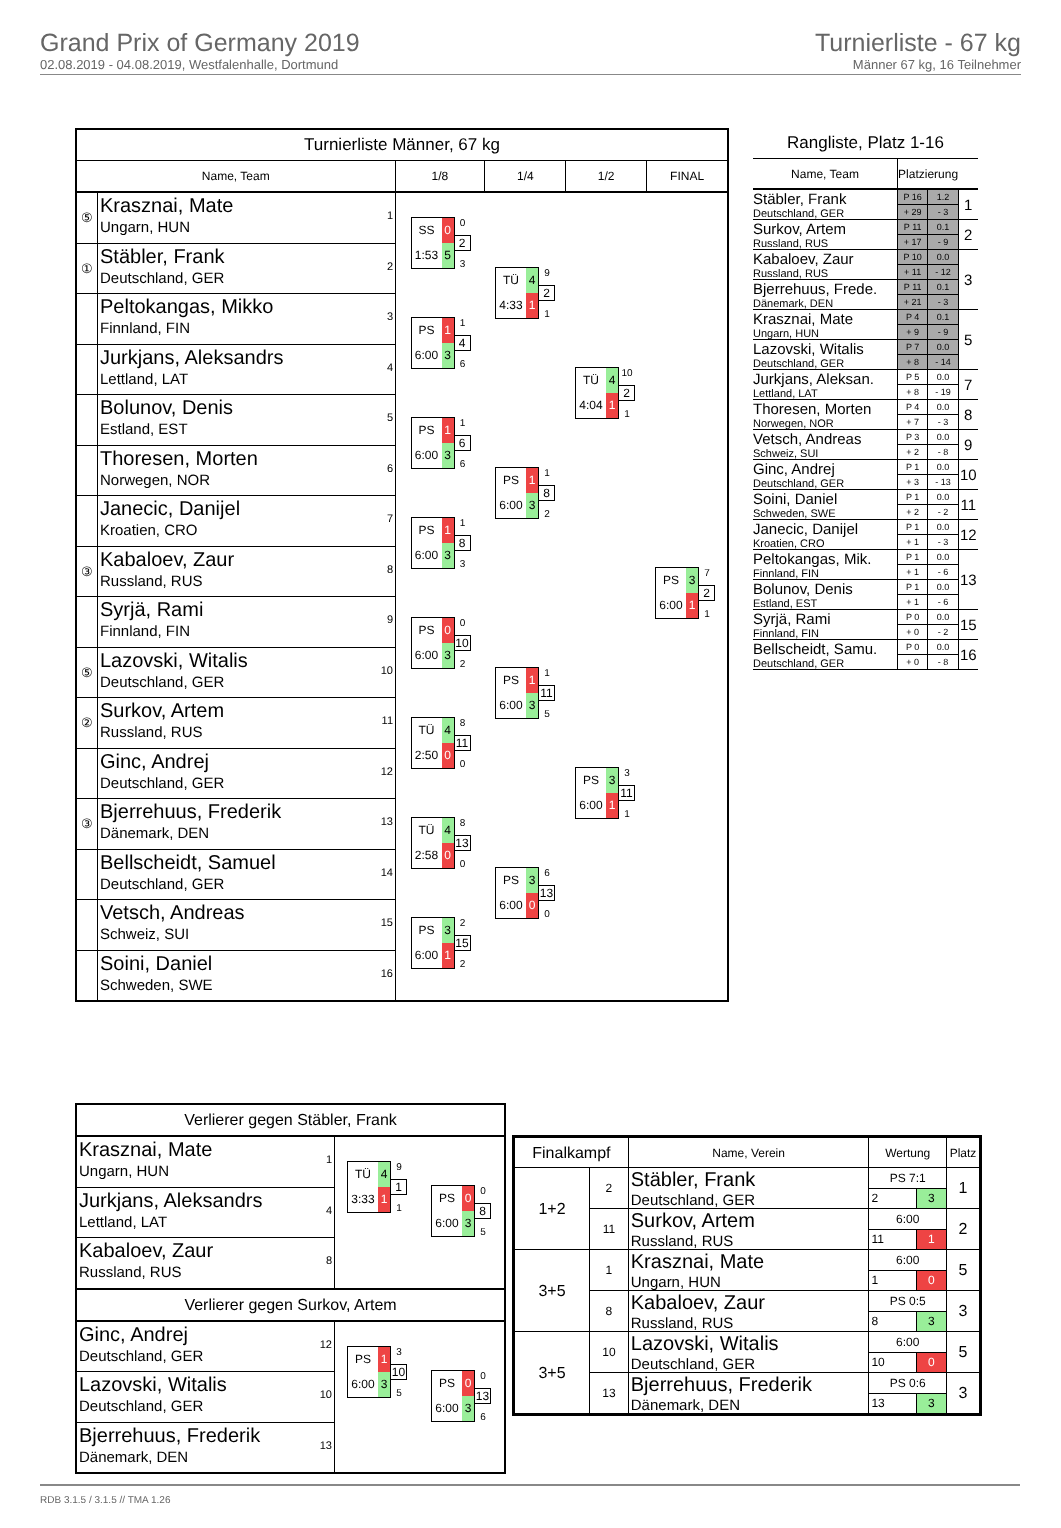Grand Prix of Germany 2019
02.08.2019 - 04.08.2019, Westfalenhalle, Dortmund
Turnierliste - 67 kg
Männer 67 kg, 16 Teilnehmer
Turnierliste Männer, 67 kg
Name, Team 1/8 1/4 1/2 FINAL
⑤
Krasznai, Mate
Ungarn, HUN
1
①
Stäbler, Frank
Deutschland, GER
2
Peltokangas, Mikko
Finnland, FIN
3
Jurkjans, Aleksandrs
Lettland, LAT
4
Bolunov, Denis
Estland, EST
5
Thoresen, Morten
Norwegen, NOR
6
Janecic, Danijel
Kroatien, CRO
7
③
Kabaloev, Zaur
Russland, RUS
8
Syrjä, Rami
Finnland, FIN
9
⑤
Lazovski, Witalis
Deutschland, GER
10
②
Surkov, Artem
Russland, RUS
11
Ginc, Andrej
Deutschland, GER
12
③
Bjerrehuus, Frederik
Dänemark, DEN
13
Bellscheidt, Samuel
Deutschland, GER
14
Vetsch, Andreas
Schweiz, SUI
15
Soini, Daniel
Schweden, SWE
16
SS 0 1:53 5
0
2
3
PS 1 6:00 3
1
4
6
PS 1 6:00 3
1
6
6
PS 1 6:00 3
1
8
3
PS 0 6:00 3
0
10
2
TÜ 4 2:50 0
8
11
0
TÜ 4 2:58 0
8
13
0
PS 3 6:00 1
2
15
2
TÜ 4 4:33 1
9
2
1
PS 1 6:00 3
1
8
2
PS 1 6:00 3
1
11
5
PS 3 6:00 0
6
13
0
TÜ 4 4:04 1
10
2
1
PS 3 6:00 1
3
11
1
PS 3 6:00 1
7
2
1
Rangliste, Platz 1-16
| Name, Team | Platzierung | | |
| Stäbler, Frank Deutschland, GER | P 16 | 1.2 | 1 |
| | + 29 | - 3 | |
| Surkov, Artem Russland, RUS | P 11 | 0.1 | 2 |
| | + 17 | - 9 | |
| Kabaloev, Zaur Russland, RUS | P 10 | 0.0 | 3 |
| | + 11 | - 12 | |
| Bjerrehuus, Frede. Dänemark, DEN | P 11 | 0.1 | |
| | + 21 | - 3 | |
| Krasznai, Mate Ungarn, HUN | P 4 | 0.1 | 5 |
| | + 9 | - 9 | |
| Lazovski, Witalis Deutschland, GER | P 7 | 0.0 | |
| | + 8 | - 14 | |
| Jurkjans, Aleksan. Lettland, LAT | P 5 | 0.0 | 7 |
| | + 8 | - 19 | |
| Thoresen, Morten Norwegen, NOR | P 4 | 0.0 | 8 |
| | + 7 | - 3 | |
| Vetsch, Andreas Schweiz, SUI | P 3 | 0.0 | 9 |
| | + 2 | - 8 | |
| Ginc, Andrej Deutschland, GER | P 1 | 0.0 | 10 |
| | + 3 | - 13 | |
| Soini, Daniel Schweden, SWE | P 1 | 0.0 | 11 |
| | + 2 | - 2 | |
| Janecic, Danijel Kroatien, CRO | P 1 | 0.0 | 12 |
| | + 1 | - 3 | |
| Peltokangas, Mik. Finnland, FIN | P 1 | 0.0 | 13 |
| | + 1 | - 6 | |
| Bolunov, Denis Estland, EST | P 1 | 0.0 | |
| | + 1 | - 6 | |
| Syrjä, Rami Finnland, FIN | P 0 | 0.0 | 15 |
| | + 0 | - 2 | |
| Bellscheidt, Samu. Deutschland, GER | P 0 | 0.0 | 16 |
| | + 0 | - 8 | |
Verlierer gegen Stäbler, Frank
Krasznai, Mate
Ungarn, HUN
1
Jurkjans, Aleksandrs
Lettland, LAT
4
Kabaloev, Zaur
Russland, RUS
8
TÜ 4 3:33 1
9
1
1
PS 0 6:00 3
0
8
5
Verlierer gegen Surkov, Artem
Ginc, Andrej
Deutschland, GER
12
Lazovski, Witalis
Deutschland, GER
10
Bjerrehuus, Frederik
Dänemark, DEN
13
PS 1 6:00 3
3
10
5
PS 0 6:00 3
0
13
6
| Finalkampf | | Name, Verein | Wertung | | Platz |
| --- | --- | --- | --- | --- | --- |
| 1+2 | 2 | Stäbler, Frank Deutschland, GER | PS 7:1 | | 1 |
| | | | 2 | 3 | |
| | 11 | Surkov, Artem Russland, RUS | 6:00 | | 2 |
| | | | 11 | 1 | |
| 3+5 | 1 | Krasznai, Mate Ungarn, HUN | 6:00 | | 5 |
| | | | 1 | 0 | |
| | 8 | Kabaloev, Zaur Russland, RUS | PS 0:5 | | 3 |
| | | | 8 | 3 | |
| 3+5 | 10 | Lazovski, Witalis Deutschland, GER | 6:00 | | 5 |
| | | | 10 | 0 | |
| | 13 | Bjerrehuus, Frederik Dänemark, DEN | PS 0:6 | | 3 |
| | | | 13 | 3 | |
RDB 3.1.5 / 3.1.5 // TMA 1.26